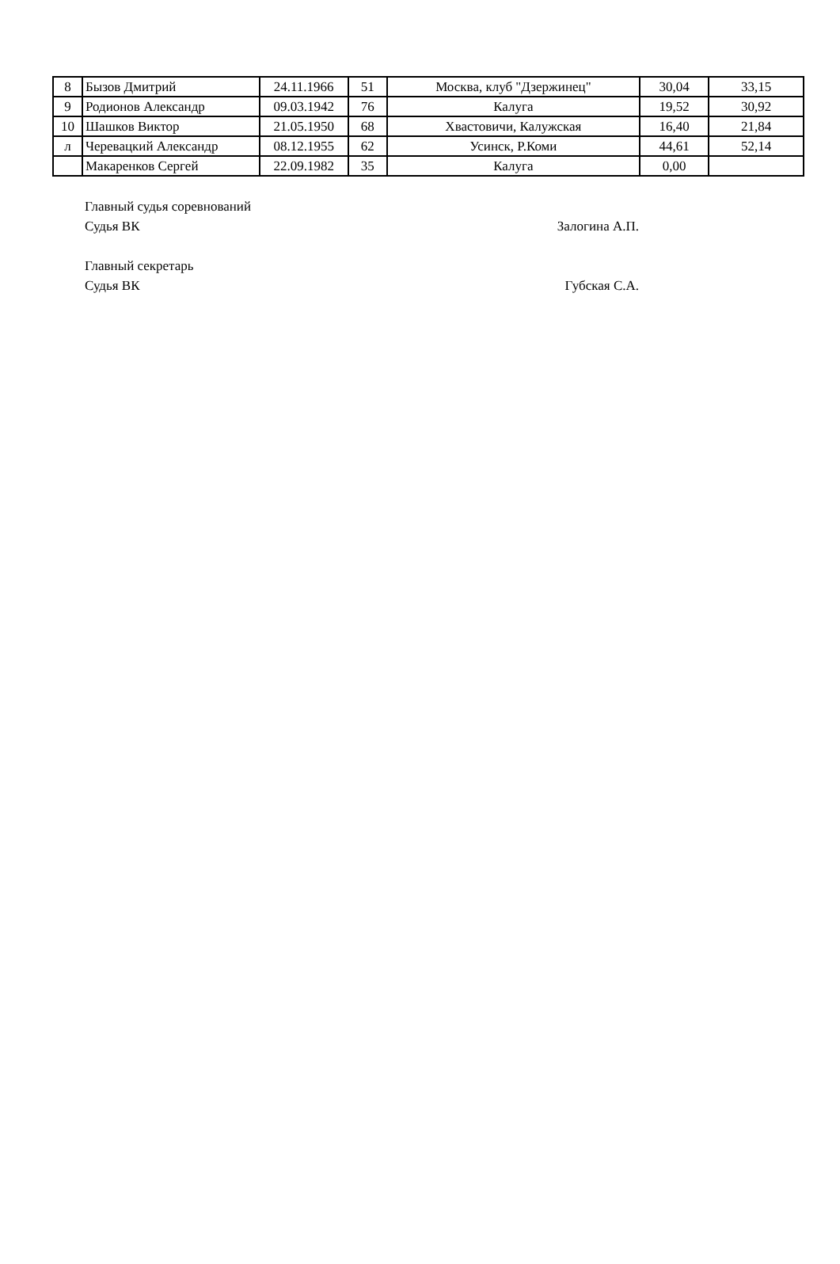| 8 | Бызов Дмитрий | 24.11.1966 | 51 | Москва, клуб "Дзержинец" | 30,04 | 33,15 |
| 9 | Родионов Александр | 09.03.1942 | 76 | Калуга | 19,52 | 30,92 |
| 10 | Шашков Виктор | 21.05.1950 | 68 | Хвастовичи, Калужская | 16,40 | 21,84 |
| л | Черевацкий Александр | 08.12.1955 | 62 | Усинск, Р.Коми | 44,61 | 52,14 |
| | Макаренков Сергей | 22.09.1982 | 35 | Калуга | 0,00 | |
Главный судья соревнований
Судья ВК Залогина А.П.
Главный секретарь
Судья ВК Губская С.А.